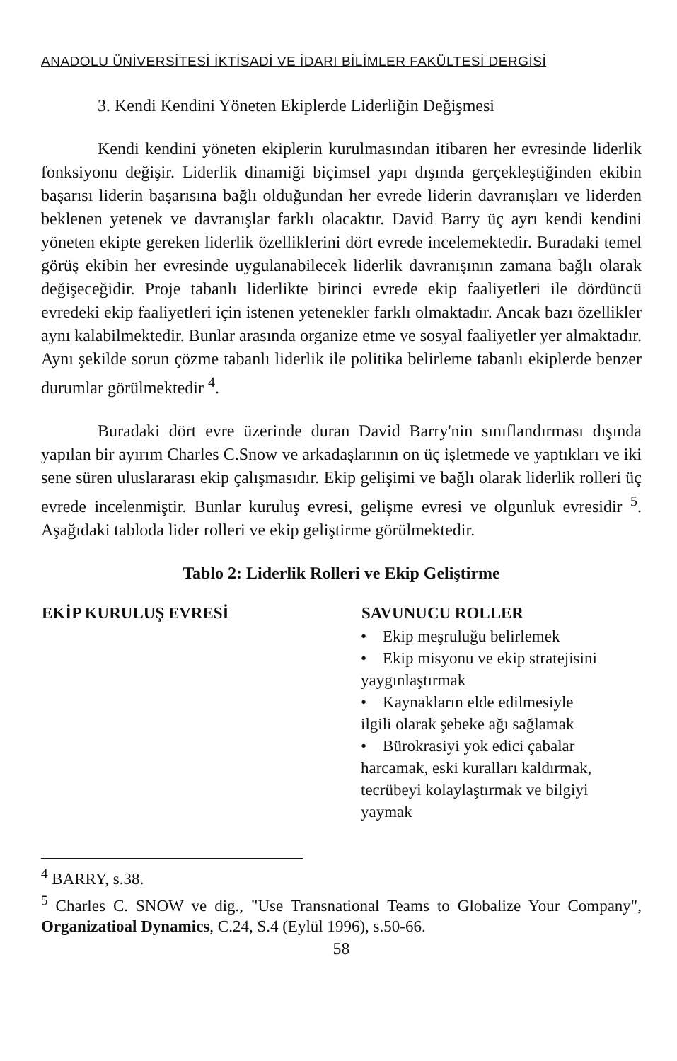ANADOLU ÜNİVERSİTESİ İKTİSADİ VE İDARI BİLİMLER FAKÜLTESİ DERGİSİ
3. Kendi Kendini Yöneten Ekiplerde Liderliğin Değişmesi
Kendi kendini yöneten ekiplerin kurulmasından itibaren her evresinde liderlik fonksiyonu değişir. Liderlik dinamiği biçimsel yapı dışında gerçekleştiğinden ekibin başarısı liderin başarısına bağlı olduğundan her evrede liderin davranışları ve liderden beklenen yetenek ve davranışlar farklı olacaktır. David Barry üç ayrı kendi kendini yöneten ekipte gereken liderlik özelliklerini dört evrede incelemektedir. Buradaki temel görüş ekibin her evresinde uygulanabilecek liderlik davranışının zamana bağlı olarak değişeceğidir. Proje tabanlı liderlikte birinci evrede ekip faaliyetleri ile dördüncü evredeki ekip faaliyetleri için istenen yetenekler farklı olmaktadır. Ancak bazı özellikler aynı kalabilmektedir. Bunlar arasında organize etme ve sosyal faaliyetler yer almaktadır. Aynı şekilde sorun çözme tabanlı liderlik ile politika belirleme tabanlı ekiplerde benzer durumlar görülmektedir <sup>4</sup>.
Buradaki dört evre üzerinde duran David Barry'nin sınıflandırması dışında yapılan bir ayırım Charles C.Snow ve arkadaşlarının on üç işletmede ve yaptıkları ve iki sene süren uluslararası ekip çalışmasıdır. Ekip gelişimi ve bağlı olarak liderlik rolleri üç evrede incelenmiştir. Bunlar kuruluş evresi, gelişme evresi ve olgunluk evresidir <sup>5</sup>. Aşağıdaki tabloda lider rolleri ve ekip geliştirme görülmektedir.
Tablo 2: Liderlik Rolleri ve Ekip Geliştirme
| EKİP KURULUŞ EVRESİ | SAVUNUCU ROLLER |
| --- | --- |
| | • Ekip meşruluğu belirlemek • Ekip misyonu ve ekip stratejisini yaygınlaştırmak • Kaynakların elde edilmesiyle ilgili olarak şebeke ağı sağlamak • Bürokrasiyi yok edici çabalar harcamak, eski kuralları kaldırmak, tecrübeyi kolaylaştırmak ve bilgiyi yaymak |
<sup>4</sup> BARRY, s.38.
<sup>5</sup> Charles C. SNOW ve dig., "Use Transnational Teams to Globalize Your Company", Organizatioal Dynamics, C.24, S.4 (Eylül 1996), s.50-66.
58